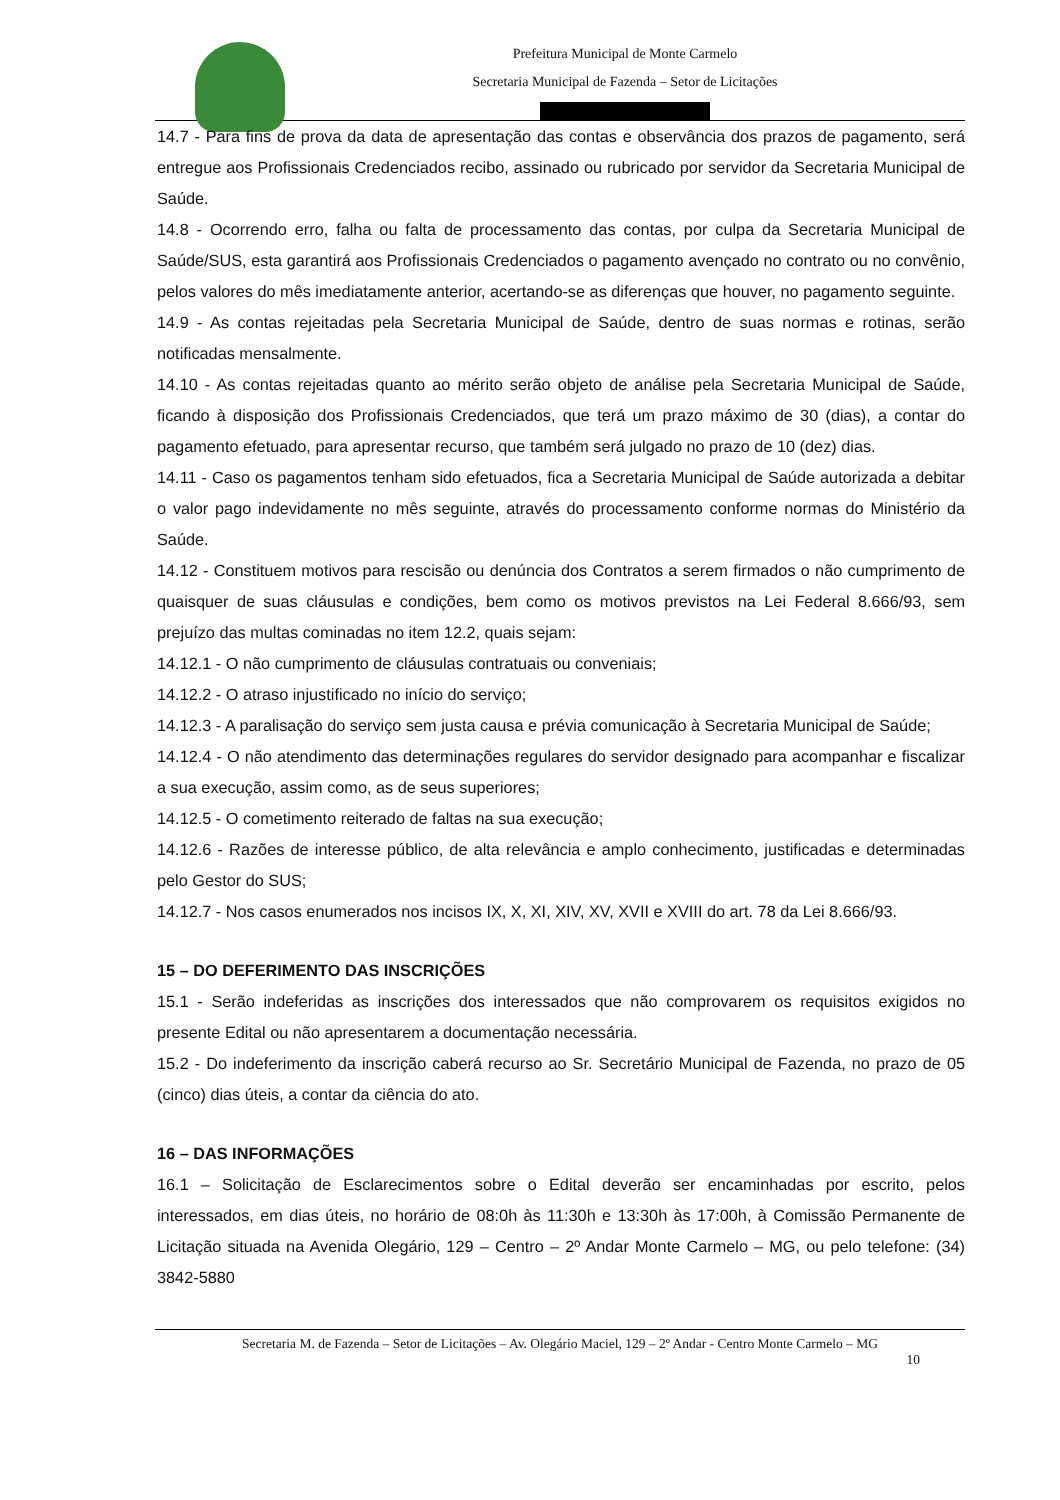Prefeitura Municipal de Monte Carmelo
Secretaria Municipal de Fazenda – Setor de Licitações
14.7 - Para fins de prova da data de apresentação das contas e observância dos prazos de pagamento, será entregue aos Profissionais Credenciados recibo, assinado ou rubricado por servidor da Secretaria Municipal de Saúde.
14.8 - Ocorrendo erro, falha ou falta de processamento das contas, por culpa da Secretaria Municipal de Saúde/SUS, esta garantirá aos Profissionais Credenciados o pagamento avençado no contrato ou no convênio, pelos valores do mês imediatamente anterior, acertando-se as diferenças que houver, no pagamento seguinte.
14.9 - As contas rejeitadas pela Secretaria Municipal de Saúde, dentro de suas normas e rotinas, serão notificadas mensalmente.
14.10 - As contas rejeitadas quanto ao mérito serão objeto de análise pela Secretaria Municipal de Saúde, ficando à disposição dos Profissionais Credenciados, que terá um prazo máximo de 30 (dias), a contar do pagamento efetuado, para apresentar recurso, que também será julgado no prazo de 10 (dez) dias.
14.11 - Caso os pagamentos tenham sido efetuados, fica a Secretaria Municipal de Saúde autorizada a debitar o valor pago indevidamente no mês seguinte, através do processamento conforme normas do Ministério da Saúde.
14.12 - Constituem motivos para rescisão ou denúncia dos Contratos a serem firmados o não cumprimento de quaisquer de suas cláusulas e condições, bem como os motivos previstos na Lei Federal 8.666/93, sem prejuízo das multas cominadas no item 12.2, quais sejam:
14.12.1 - O não cumprimento de cláusulas contratuais ou conveniais;
14.12.2 - O atraso injustificado no início do serviço;
14.12.3 - A paralisação do serviço sem justa causa e prévia comunicação à Secretaria Municipal de Saúde;
14.12.4 - O não atendimento das determinações regulares do servidor designado para acompanhar e fiscalizar a sua execução, assim como, as de seus superiores;
14.12.5 - O cometimento reiterado de faltas na sua execução;
14.12.6 - Razões de interesse público, de alta relevância e amplo conhecimento, justificadas e determinadas pelo Gestor do SUS;
14.12.7 - Nos casos enumerados nos incisos IX, X, XI, XIV, XV, XVII e XVIII do art. 78 da Lei 8.666/93.
15 – DO DEFERIMENTO DAS INSCRIÇÕES
15.1 - Serão indeferidas as inscrições dos interessados que não comprovarem os requisitos exigidos no presente Edital ou não apresentarem a documentação necessária.
15.2 - Do indeferimento da inscrição caberá recurso ao Sr. Secretário Municipal de Fazenda, no prazo de 05 (cinco) dias úteis, a contar da ciência do ato.
16 – DAS INFORMAÇÕES
16.1 – Solicitação de Esclarecimentos sobre o Edital deverão ser encaminhadas por escrito, pelos interessados, em dias úteis, no horário de 08:0h às 11:30h e 13:30h às 17:00h, à Comissão Permanente de Licitação situada na Avenida Olegário, 129 – Centro – 2º Andar Monte Carmelo – MG, ou pelo telefone: (34) 3842-5880
Secretaria M. de Fazenda – Setor de Licitações – Av. Olegário Maciel, 129 – 2º Andar - Centro Monte Carmelo – MG
10